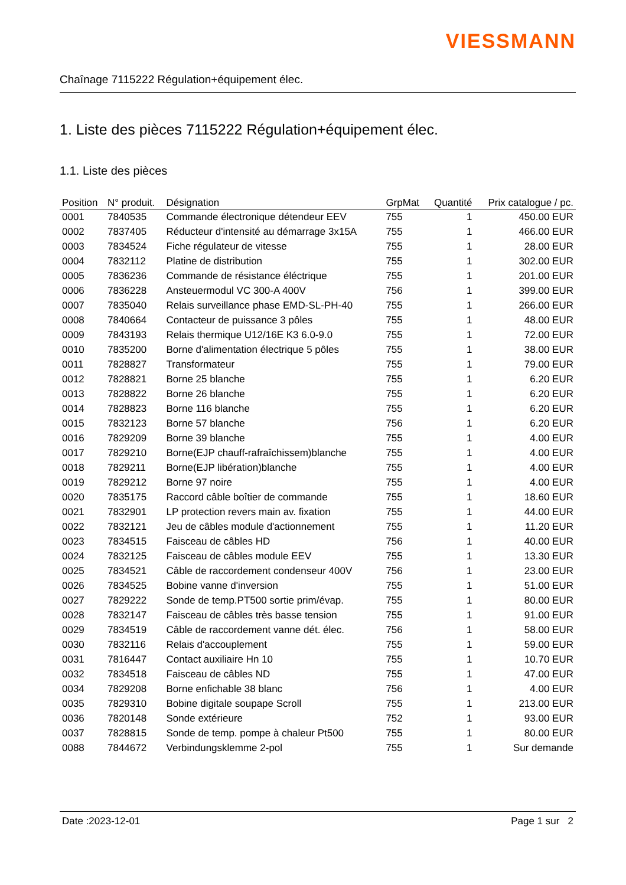VIESSMANN
Chaînage 7115222 Régulation+équipement élec.
1. Liste des pièces 7115222 Régulation+équipement élec.
1.1. Liste des pièces
| Position | N° produit. | Désignation | GrpMat | Quantité | Prix catalogue / pc. |
| --- | --- | --- | --- | --- | --- |
| 0001 | 7840535 | Commande électronique détendeur EEV | 755 | 1 | 450.00 EUR |
| 0002 | 7837405 | Réducteur d'intensité au démarrage 3x15A | 755 | 1 | 466.00 EUR |
| 0003 | 7834524 | Fiche régulateur de vitesse | 755 | 1 | 28.00 EUR |
| 0004 | 7832112 | Platine de distribution | 755 | 1 | 302.00 EUR |
| 0005 | 7836236 | Commande de résistance éléctrique | 755 | 1 | 201.00 EUR |
| 0006 | 7836228 | Ansteuermodul VC 300-A 400V | 756 | 1 | 399.00 EUR |
| 0007 | 7835040 | Relais surveillance phase EMD-SL-PH-40 | 755 | 1 | 266.00 EUR |
| 0008 | 7840664 | Contacteur de puissance 3 pôles | 755 | 1 | 48.00 EUR |
| 0009 | 7843193 | Relais thermique U12/16E K3 6.0-9.0 | 755 | 1 | 72.00 EUR |
| 0010 | 7835200 | Borne d'alimentation électrique 5 pôles | 755 | 1 | 38.00 EUR |
| 0011 | 7828827 | Transformateur | 755 | 1 | 79.00 EUR |
| 0012 | 7828821 | Borne 25 blanche | 755 | 1 | 6.20 EUR |
| 0013 | 7828822 | Borne 26 blanche | 755 | 1 | 6.20 EUR |
| 0014 | 7828823 | Borne 116 blanche | 755 | 1 | 6.20 EUR |
| 0015 | 7832123 | Borne 57 blanche | 756 | 1 | 6.20 EUR |
| 0016 | 7829209 | Borne 39 blanche | 755 | 1 | 4.00 EUR |
| 0017 | 7829210 | Borne(EJP chauff-rafraîchissem)blanche | 755 | 1 | 4.00 EUR |
| 0018 | 7829211 | Borne(EJP libération)blanche | 755 | 1 | 4.00 EUR |
| 0019 | 7829212 | Borne 97 noire | 755 | 1 | 4.00 EUR |
| 0020 | 7835175 | Raccord câble boîtier de commande | 755 | 1 | 18.60 EUR |
| 0021 | 7832901 | LP protection revers main av. fixation | 755 | 1 | 44.00 EUR |
| 0022 | 7832121 | Jeu de câbles module d'actionnement | 755 | 1 | 11.20 EUR |
| 0023 | 7834515 | Faisceau de câbles HD | 756 | 1 | 40.00 EUR |
| 0024 | 7832125 | Faisceau de câbles module EEV | 755 | 1 | 13.30 EUR |
| 0025 | 7834521 | Câble de raccordement condenseur 400V | 756 | 1 | 23.00 EUR |
| 0026 | 7834525 | Bobine vanne d'inversion | 755 | 1 | 51.00 EUR |
| 0027 | 7829222 | Sonde de temp.PT500 sortie prim/évap. | 755 | 1 | 80.00 EUR |
| 0028 | 7832147 | Faisceau de câbles très basse tension | 755 | 1 | 91.00 EUR |
| 0029 | 7834519 | Câble de raccordement vanne dét. élec. | 756 | 1 | 58.00 EUR |
| 0030 | 7832116 | Relais d'accouplement | 755 | 1 | 59.00 EUR |
| 0031 | 7816447 | Contact auxiliaire Hn 10 | 755 | 1 | 10.70 EUR |
| 0032 | 7834518 | Faisceau de câbles ND | 755 | 1 | 47.00 EUR |
| 0034 | 7829208 | Borne enfichable 38 blanc | 756 | 1 | 4.00 EUR |
| 0035 | 7829310 | Bobine digitale soupape Scroll | 755 | 1 | 213.00 EUR |
| 0036 | 7820148 | Sonde extérieure | 752 | 1 | 93.00 EUR |
| 0037 | 7828815 | Sonde de temp. pompe à chaleur Pt500 | 755 | 1 | 80.00 EUR |
| 0088 | 7844672 | Verbindungsklemme 2-pol | 755 | 1 | Sur demande |
Date :2023-12-01 Page 1 sur 2